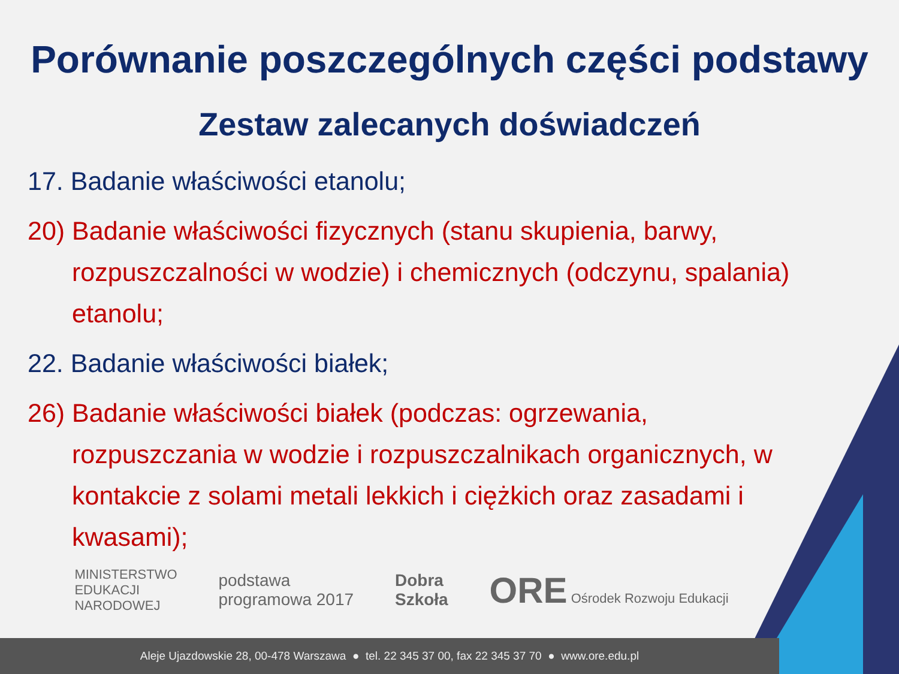Porównanie poszczególnych części podstawy
Zestaw zalecanych doświadczeń
17. Badanie właściwości etanolu;
20) Badanie właściwości fizycznych (stanu skupienia, barwy, rozpuszczalności w wodzie) i chemicznych (odczynu, spalania) etanolu;
22. Badanie właściwości białek;
26) Badanie właściwości białek (podczas: ogrzewania, rozpuszczania w wodzie i rozpuszczalnikach organicznych, w kontakcie z solami metali lekkich i ciężkich oraz zasadami i kwasami);
MINISTERSTWO
EDUKACJI
NARODOWEJ
podstawa
programowa 2017
Dobra
Szkoła
ORE Ośrodek Rozwoju Edukacji
Aleje Ujazdowskie 28, 00-478 Warszawa ● tel. 22 345 37 00, fax 22 345 37 70 ● www.ore.edu.pl